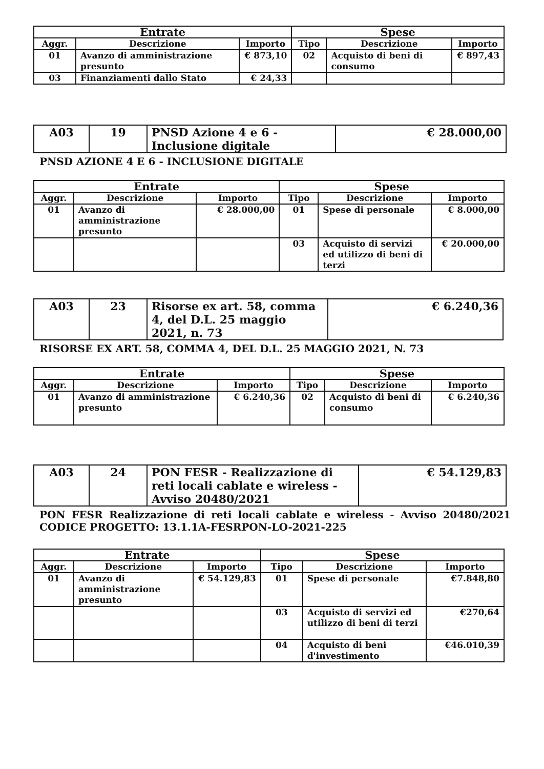| Entrate | | | Spese | | |
| --- | --- | --- | --- | --- | --- |
| Aggr. | Descrizione | Importo | Tipo | Descrizione | Importo |
| 01 | Avanzo di amministrazione presunto | € 873,10 | 02 | Acquisto di beni di consumo | € 897,43 |
| 03 | Finanziamenti dallo Stato | € 24,33 | | | |
| A03 | 19 | PNSD Azione 4 e 6 - Inclusione digitale | € 28.000,00 |
PNSD AZIONE 4 E 6 - INCLUSIONE DIGITALE
| Entrate | | | Spese | | |
| --- | --- | --- | --- | --- | --- |
| Aggr. | Descrizione | Importo | Tipo | Descrizione | Importo |
| 01 | Avanzo di amministrazione presunto | € 28.000,00 | 01 | Spese di personale | € 8.000,00 |
| | | | 03 | Acquisto di servizi ed utilizzo di beni di terzi | € 20.000,00 |
| A03 | 23 | Risorse ex art. 58, comma 4, del D.L. 25 maggio 2021, n. 73 | € 6.240,36 |
RISORSE EX ART. 58, COMMA 4, DEL D.L. 25 MAGGIO 2021, N. 73
| Entrate | | | Spese | | |
| --- | --- | --- | --- | --- | --- |
| Aggr. | Descrizione | Importo | Tipo | Descrizione | Importo |
| 01 | Avanzo di amministrazione presunto | € 6.240,36 | 02 | Acquisto di beni di consumo | € 6.240,36 |
| A03 | 24 | PON FESR - Realizzazione di reti locali cablate e wireless - Avviso 20480/2021 | € 54.129,83 |
PON FESR Realizzazione di reti locali cablate e wireless - Avviso 20480/2021 CODICE PROGETTO: 13.1.1A-FESRPON-LO-2021-225
| Entrate | | | Spese | | |
| --- | --- | --- | --- | --- | --- |
| Aggr. | Descrizione | Importo | Tipo | Descrizione | Importo |
| 01 | Avanzo di amministrazione presunto | € 54.129,83 | 01 | Spese di personale | €7.848,80 |
| | | | 03 | Acquisto di servizi ed utilizzo di beni di terzi | €270,64 |
| | | | 04 | Acquisto di beni d'investimento | €46.010,39 |